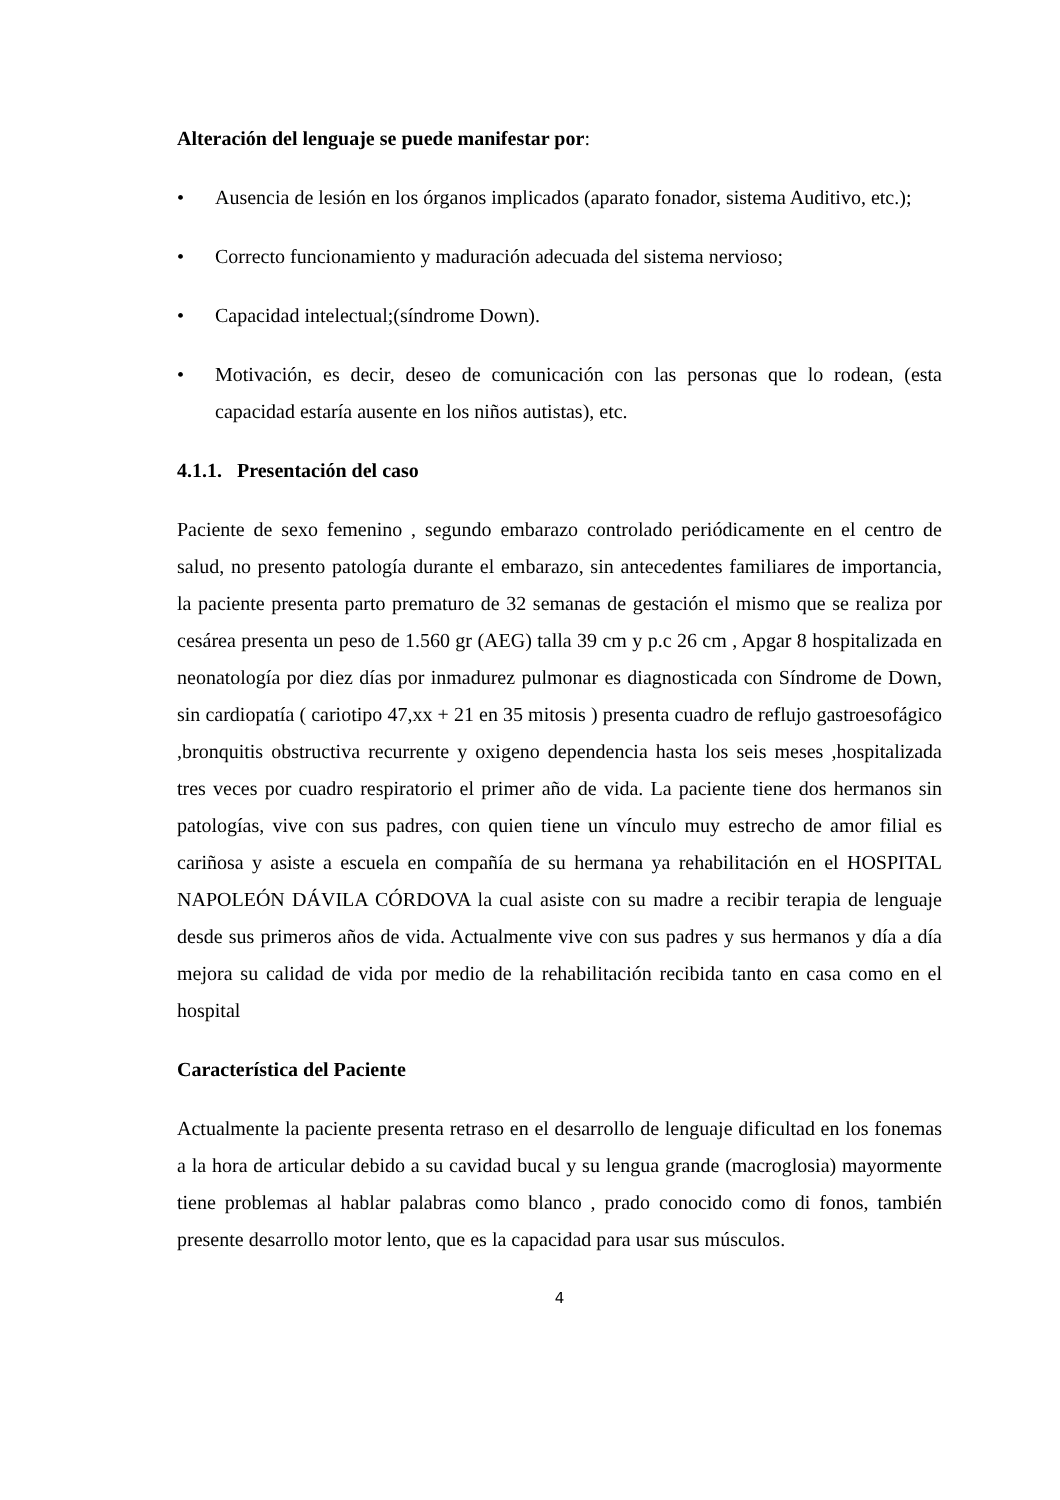Alteración del lenguaje se puede manifestar por:
• Ausencia de lesión en los órganos implicados (aparato fonador, sistema Auditivo, etc.);
• Correcto funcionamiento y maduración adecuada del sistema nervioso;
• Capacidad intelectual;(síndrome Down).
• Motivación, es decir, deseo de comunicación con las personas que lo rodean, (esta capacidad estaría ausente en los niños autistas), etc.
4.1.1. Presentación del caso
Paciente de sexo femenino , segundo embarazo controlado periódicamente en el centro de salud, no presento patología durante el embarazo, sin antecedentes familiares de importancia, la paciente presenta parto prematuro de 32 semanas de gestación el mismo que se realiza por cesárea presenta un peso de 1.560 gr (AEG) talla 39 cm y p.c 26 cm , Apgar 8 hospitalizada en neonatología por diez días por inmadurez pulmonar es diagnosticada con Síndrome de Down, sin cardiopatía ( cariotipo 47,xx + 21 en 35 mitosis ) presenta cuadro de reflujo gastroesofágico ,bronquitis obstructiva recurrente y oxigeno dependencia hasta los seis meses ,hospitalizada tres veces por cuadro respiratorio el primer año de vida. La paciente tiene dos hermanos sin patologías, vive con sus padres, con quien tiene un vínculo muy estrecho de amor filial es cariñosa y asiste a escuela en compañía de su hermana ya rehabilitación en el HOSPITAL NAPOLEÓN DÁVILA CÓRDOVA la cual asiste con su madre a recibir terapia de lenguaje desde sus primeros años de vida. Actualmente vive con sus padres y sus hermanos y día a día mejora su calidad de vida por medio de la rehabilitación recibida tanto en casa como en el hospital
Característica del Paciente
Actualmente la paciente presenta retraso en el desarrollo de lenguaje dificultad en los fonemas a la hora de articular debido a su cavidad bucal y su lengua grande (macroglosia) mayormente tiene problemas al hablar palabras como blanco , prado conocido como di fonos, también presente desarrollo motor lento, que es la capacidad para usar sus músculos.
4